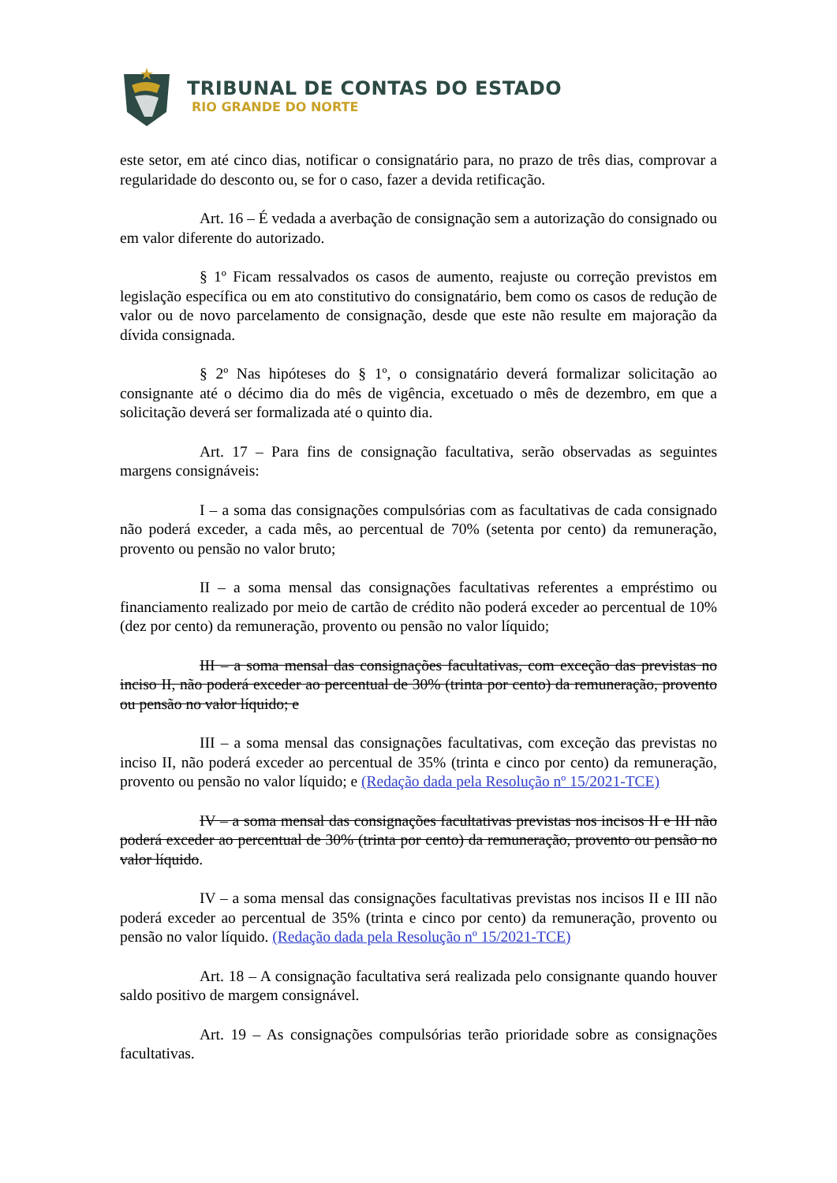TRIBUNAL DE CONTAS DO ESTADO
RIO GRANDE DO NORTE
este setor, em até cinco dias, notificar o consignatário para, no prazo de três dias, comprovar a regularidade do desconto ou, se for o caso, fazer a devida retificação.
Art. 16 – É vedada a averbação de consignação sem a autorização do consignado ou em valor diferente do autorizado.
§ 1º Ficam ressalvados os casos de aumento, reajuste ou correção previstos em legislação específica ou em ato constitutivo do consignatário, bem como os casos de redução de valor ou de novo parcelamento de consignação, desde que este não resulte em majoração da dívida consignada.
§ 2º Nas hipóteses do § 1º, o consignatário deverá formalizar solicitação ao consignante até o décimo dia do mês de vigência, excetuado o mês de dezembro, em que a solicitação deverá ser formalizada até o quinto dia.
Art. 17 – Para fins de consignação facultativa, serão observadas as seguintes margens consignáveis:
I – a soma das consignações compulsórias com as facultativas de cada consignado não poderá exceder, a cada mês, ao percentual de 70% (setenta por cento) da remuneração, provento ou pensão no valor bruto;
II – a soma mensal das consignações facultativas referentes a empréstimo ou financiamento realizado por meio de cartão de crédito não poderá exceder ao percentual de 10% (dez por cento) da remuneração, provento ou pensão no valor líquido;
III – a soma mensal das consignações facultativas, com exceção das previstas no inciso II, não poderá exceder ao percentual de 30% (trinta por cento) da remuneração, provento ou pensão no valor líquido; e
III – a soma mensal das consignações facultativas, com exceção das previstas no inciso II, não poderá exceder ao percentual de 35% (trinta e cinco por cento) da remuneração, provento ou pensão no valor líquido; e (Redação dada pela Resolução nº 15/2021-TCE)
IV – a soma mensal das consignações facultativas previstas nos incisos II e III não poderá exceder ao percentual de 30% (trinta por cento) da remuneração, provento ou pensão no valor líquido.
IV – a soma mensal das consignações facultativas previstas nos incisos II e III não poderá exceder ao percentual de 35% (trinta e cinco por cento) da remuneração, provento ou pensão no valor líquido. (Redação dada pela Resolução nº 15/2021-TCE)
Art. 18 – A consignação facultativa será realizada pelo consignante quando houver saldo positivo de margem consignável.
Art. 19 – As consignações compulsórias terão prioridade sobre as consignações facultativas.